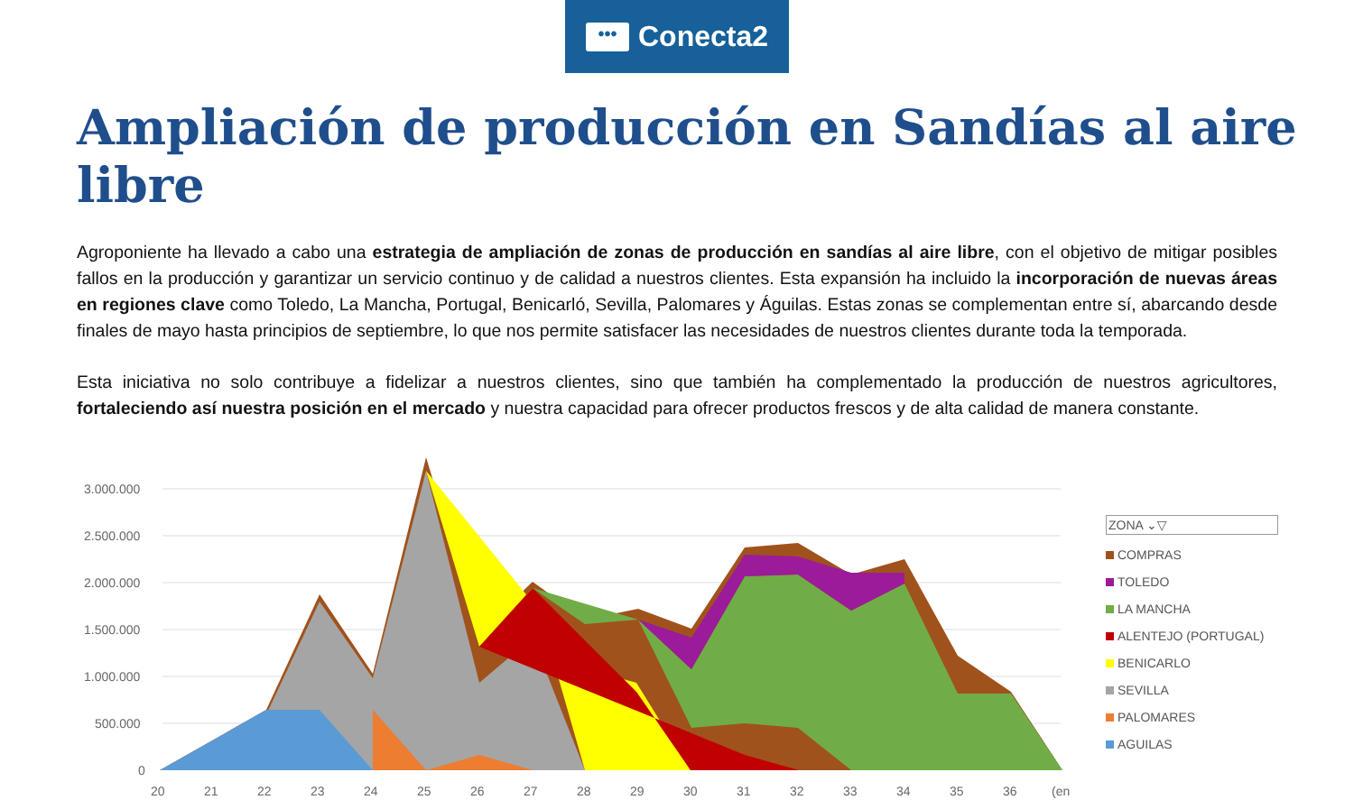•••
Conecta2
Ampliación de producción en Sandías al aire libre
Agroponiente ha llevado a cabo una estrategia de ampliación de zonas de producción en sandías al aire libre, con el objetivo de mitigar posibles fallos en la producción y garantizar un servicio continuo y de calidad a nuestros clientes. Esta expansión ha incluido la incorporación de nuevas áreas en regiones clave como Toledo, La Mancha, Portugal, Benicarló, Sevilla, Palomares y Águilas. Estas zonas se complementan entre sí, abarcando desde finales de mayo hasta principios de septiembre, lo que nos permite satisfacer las necesidades de nuestros clientes durante toda la temporada.
Esta iniciativa no solo contribuye a fidelizar a nuestros clientes, sino que también ha complementado la producción de nuestros agricultores, fortaleciendo así nuestra posición en el mercado y nuestra capacidad para ofrecer productos frescos y de alta calidad de manera constante.
3.000.000
2.500.000
2.000.000
1.500.000
1.000.000
500.000
0
20
21
22
23
24
25
26
27
28
29
30
31
32
33
34
35
36
(en
ZONA ⌄▽
COMPRAS
TOLEDO
LA MANCHA
ALENTEJO (PORTUGAL)
BENICARLO
SEVILLA
PALOMARES
AGUILAS